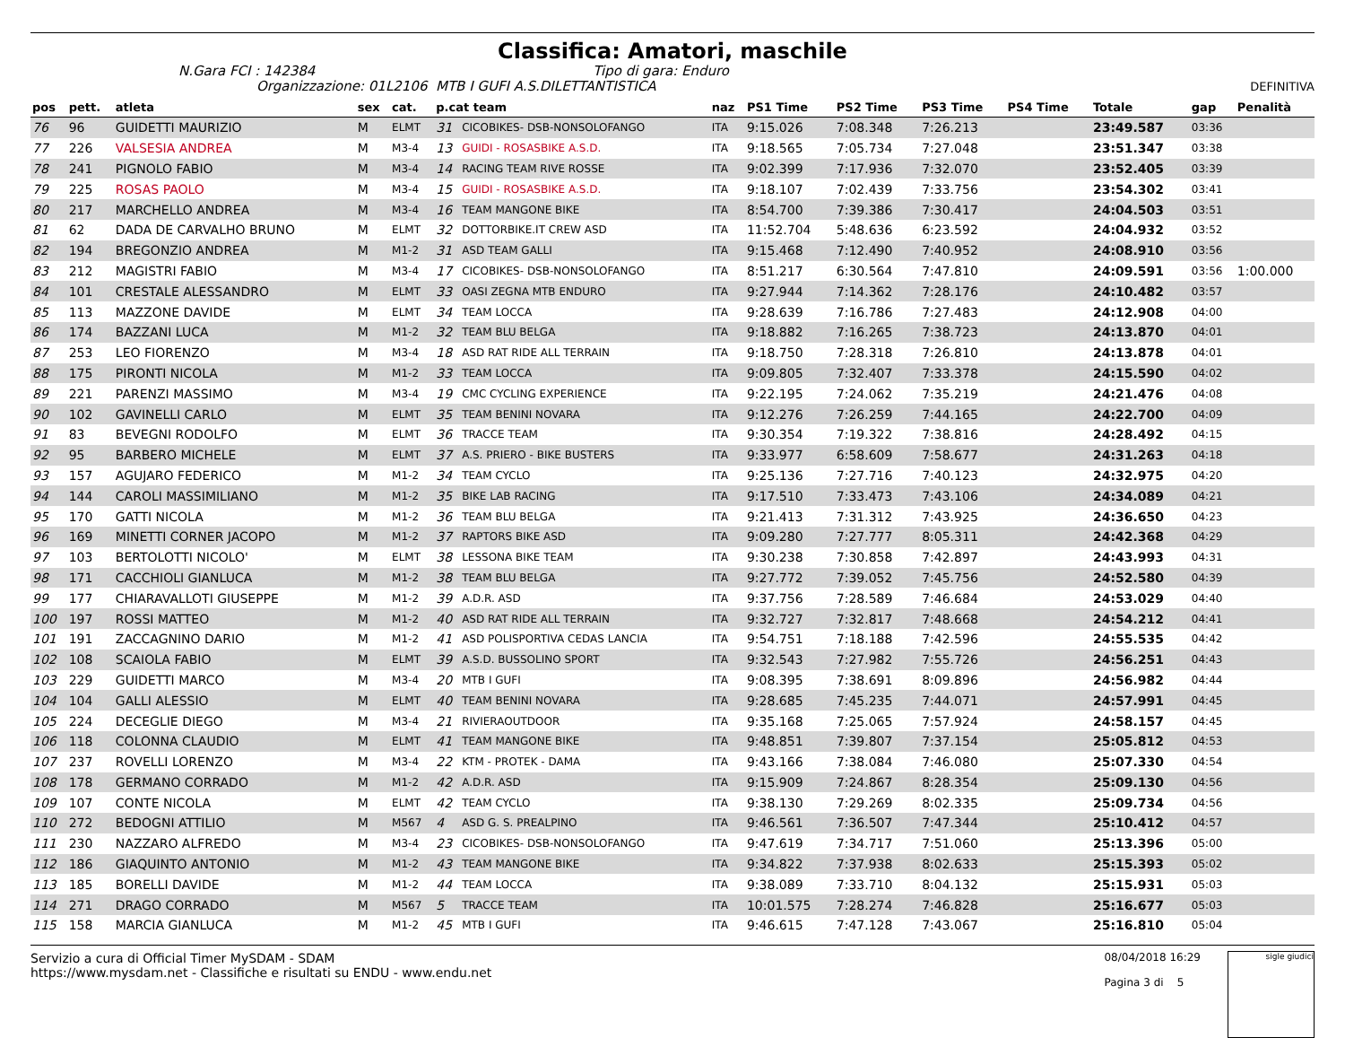Classifica: Amatori, maschile
N.Gara FCI : 142384 Tipo di gara: Enduro
Organizzazione: 01L2106 MTB I GUFI A.S.DILETTANTISTICA DEFINITIVA
| pos | pett. | atleta | sex | cat. | p.cat team | | naz | PS1 Time | PS2 Time | PS3 Time | PS4 Time | Totale | gap | Penalità |
| --- | --- | --- | --- | --- | --- | --- | --- | --- | --- | --- | --- | --- | --- | --- |
| 76 | 96 | GUIDETTI MAURIZIO | M | ELMT | 31 | CICOBIKES- DSB-NONSOLOFANGO | ITA | 9:15.026 | 7:08.348 | 7:26.213 | | 23:49.587 | 03:36 | |
| 77 | 226 | VALSESIA ANDREA | M | M3-4 | 13 | GUIDI - ROSASBIKE A.S.D. | ITA | 9:18.565 | 7:05.734 | 7:27.048 | | 23:51.347 | 03:38 | |
| 78 | 241 | PIGNOLO FABIO | M | M3-4 | 14 | RACING TEAM RIVE ROSSE | ITA | 9:02.399 | 7:17.936 | 7:32.070 | | 23:52.405 | 03:39 | |
| 79 | 225 | ROSAS PAOLO | M | M3-4 | 15 | GUIDI - ROSASBIKE A.S.D. | ITA | 9:18.107 | 7:02.439 | 7:33.756 | | 23:54.302 | 03:41 | |
| 80 | 217 | MARCHELLO ANDREA | M | M3-4 | 16 | TEAM MANGONE BIKE | ITA | 8:54.700 | 7:39.386 | 7:30.417 | | 24:04.503 | 03:51 | |
| 81 | 62 | DADA DE CARVALHO BRUNO | M | ELMT | 32 | DOTTORBIKE.IT CREW ASD | ITA | 11:52.704 | 5:48.636 | 6:23.592 | | 24:04.932 | 03:52 | |
| 82 | 194 | BREGONZIO ANDREA | M | M1-2 | 31 | ASD TEAM GALLI | ITA | 9:15.468 | 7:12.490 | 7:40.952 | | 24:08.910 | 03:56 | |
| 83 | 212 | MAGISTRI FABIO | M | M3-4 | 17 | CICOBIKES- DSB-NONSOLOFANGO | ITA | 8:51.217 | 6:30.564 | 7:47.810 | | 24:09.591 | 03:56 | 1:00.000 |
| 84 | 101 | CRESTALE ALESSANDRO | M | ELMT | 33 | OASI ZEGNA MTB ENDURO | ITA | 9:27.944 | 7:14.362 | 7:28.176 | | 24:10.482 | 03:57 | |
| 85 | 113 | MAZZONE DAVIDE | M | ELMT | 34 | TEAM LOCCA | ITA | 9:28.639 | 7:16.786 | 7:27.483 | | 24:12.908 | 04:00 | |
| 86 | 174 | BAZZANI LUCA | M | M1-2 | 32 | TEAM BLU BELGA | ITA | 9:18.882 | 7:16.265 | 7:38.723 | | 24:13.870 | 04:01 | |
| 87 | 253 | LEO FIORENZO | M | M3-4 | 18 | ASD RAT RIDE ALL TERRAIN | ITA | 9:18.750 | 7:28.318 | 7:26.810 | | 24:13.878 | 04:01 | |
| 88 | 175 | PIRONTI NICOLA | M | M1-2 | 33 | TEAM LOCCA | ITA | 9:09.805 | 7:32.407 | 7:33.378 | | 24:15.590 | 04:02 | |
| 89 | 221 | PARENZI MASSIMO | M | M3-4 | 19 | CMC CYCLING EXPERIENCE | ITA | 9:22.195 | 7:24.062 | 7:35.219 | | 24:21.476 | 04:08 | |
| 90 | 102 | GAVINELLI CARLO | M | ELMT | 35 | TEAM BENINI NOVARA | ITA | 9:12.276 | 7:26.259 | 7:44.165 | | 24:22.700 | 04:09 | |
| 91 | 83 | BEVEGNI RODOLFO | M | ELMT | 36 | TRACCE TEAM | ITA | 9:30.354 | 7:19.322 | 7:38.816 | | 24:28.492 | 04:15 | |
| 92 | 95 | BARBERO MICHELE | M | ELMT | 37 | A.S. PRIERO - BIKE BUSTERS | ITA | 9:33.977 | 6:58.609 | 7:58.677 | | 24:31.263 | 04:18 | |
| 93 | 157 | AGUJARO FEDERICO | M | M1-2 | 34 | TEAM CYCLO | ITA | 9:25.136 | 7:27.716 | 7:40.123 | | 24:32.975 | 04:20 | |
| 94 | 144 | CAROLI MASSIMILIANO | M | M1-2 | 35 | BIKE LAB RACING | ITA | 9:17.510 | 7:33.473 | 7:43.106 | | 24:34.089 | 04:21 | |
| 95 | 170 | GATTI NICOLA | M | M1-2 | 36 | TEAM BLU BELGA | ITA | 9:21.413 | 7:31.312 | 7:43.925 | | 24:36.650 | 04:23 | |
| 96 | 169 | MINETTI CORNER JACOPO | M | M1-2 | 37 | RAPTORS BIKE ASD | ITA | 9:09.280 | 7:27.777 | 8:05.311 | | 24:42.368 | 04:29 | |
| 97 | 103 | BERTOLOTTI NICOLO' | M | ELMT | 38 | LESSONA BIKE TEAM | ITA | 9:30.238 | 7:30.858 | 7:42.897 | | 24:43.993 | 04:31 | |
| 98 | 171 | CACCHIOLI GIANLUCA | M | M1-2 | 38 | TEAM BLU BELGA | ITA | 9:27.772 | 7:39.052 | 7:45.756 | | 24:52.580 | 04:39 | |
| 99 | 177 | CHIARAVALLOTI GIUSEPPE | M | M1-2 | 39 | A.D.R. ASD | ITA | 9:37.756 | 7:28.589 | 7:46.684 | | 24:53.029 | 04:40 | |
| 100 | 197 | ROSSI MATTEO | M | M1-2 | 40 | ASD RAT RIDE ALL TERRAIN | ITA | 9:32.727 | 7:32.817 | 7:48.668 | | 24:54.212 | 04:41 | |
| 101 | 191 | ZACCAGNINO DARIO | M | M1-2 | 41 | ASD POLISPORTIVA CEDAS LANCIA | ITA | 9:54.751 | 7:18.188 | 7:42.596 | | 24:55.535 | 04:42 | |
| 102 | 108 | SCAIOLA FABIO | M | ELMT | 39 | A.S.D. BUSSOLINO SPORT | ITA | 9:32.543 | 7:27.982 | 7:55.726 | | 24:56.251 | 04:43 | |
| 103 | 229 | GUIDETTI MARCO | M | M3-4 | 20 | MTB I GUFI | ITA | 9:08.395 | 7:38.691 | 8:09.896 | | 24:56.982 | 04:44 | |
| 104 | 104 | GALLI ALESSIO | M | ELMT | 40 | TEAM BENINI NOVARA | ITA | 9:28.685 | 7:45.235 | 7:44.071 | | 24:57.991 | 04:45 | |
| 105 | 224 | DECEGLIE DIEGO | M | M3-4 | 21 | RIVIERAOUTDOOR | ITA | 9:35.168 | 7:25.065 | 7:57.924 | | 24:58.157 | 04:45 | |
| 106 | 118 | COLONNA CLAUDIO | M | ELMT | 41 | TEAM MANGONE BIKE | ITA | 9:48.851 | 7:39.807 | 7:37.154 | | 25:05.812 | 04:53 | |
| 107 | 237 | ROVELLI LORENZO | M | M3-4 | 22 | KTM - PROTEK - DAMA | ITA | 9:43.166 | 7:38.084 | 7:46.080 | | 25:07.330 | 04:54 | |
| 108 | 178 | GERMANO CORRADO | M | M1-2 | 42 | A.D.R. ASD | ITA | 9:15.909 | 7:24.867 | 8:28.354 | | 25:09.130 | 04:56 | |
| 109 | 107 | CONTE NICOLA | M | ELMT | 42 | TEAM CYCLO | ITA | 9:38.130 | 7:29.269 | 8:02.335 | | 25:09.734 | 04:56 | |
| 110 | 272 | BEDOGNI ATTILIO | M | M567 | 4 | ASD G. S. PREALPINO | ITA | 9:46.561 | 7:36.507 | 7:47.344 | | 25:10.412 | 04:57 | |
| 111 | 230 | NAZZARO ALFREDO | M | M3-4 | 23 | CICOBIKES- DSB-NONSOLOFANGO | ITA | 9:47.619 | 7:34.717 | 7:51.060 | | 25:13.396 | 05:00 | |
| 112 | 186 | GIAQUINTO ANTONIO | M | M1-2 | 43 | TEAM MANGONE BIKE | ITA | 9:34.822 | 7:37.938 | 8:02.633 | | 25:15.393 | 05:02 | |
| 113 | 185 | BORELLI DAVIDE | M | M1-2 | 44 | TEAM LOCCA | ITA | 9:38.089 | 7:33.710 | 8:04.132 | | 25:15.931 | 05:03 | |
| 114 | 271 | DRAGO CORRADO | M | M567 | 5 | TRACCE TEAM | ITA | 10:01.575 | 7:28.274 | 7:46.828 | | 25:16.677 | 05:03 | |
| 115 | 158 | MARCIA GIANLUCA | M | M1-2 | 45 | MTB I GUFI | ITA | 9:46.615 | 7:47.128 | 7:43.067 | | 25:16.810 | 05:04 | |
Servizio a cura di Official Timer MySDAM - SDAM
https://www.mysdam.net - Classifiche e risultati su ENDU - www.endu.net
08/04/2018 16:29
Pagina 3 di 5
sigle giudici